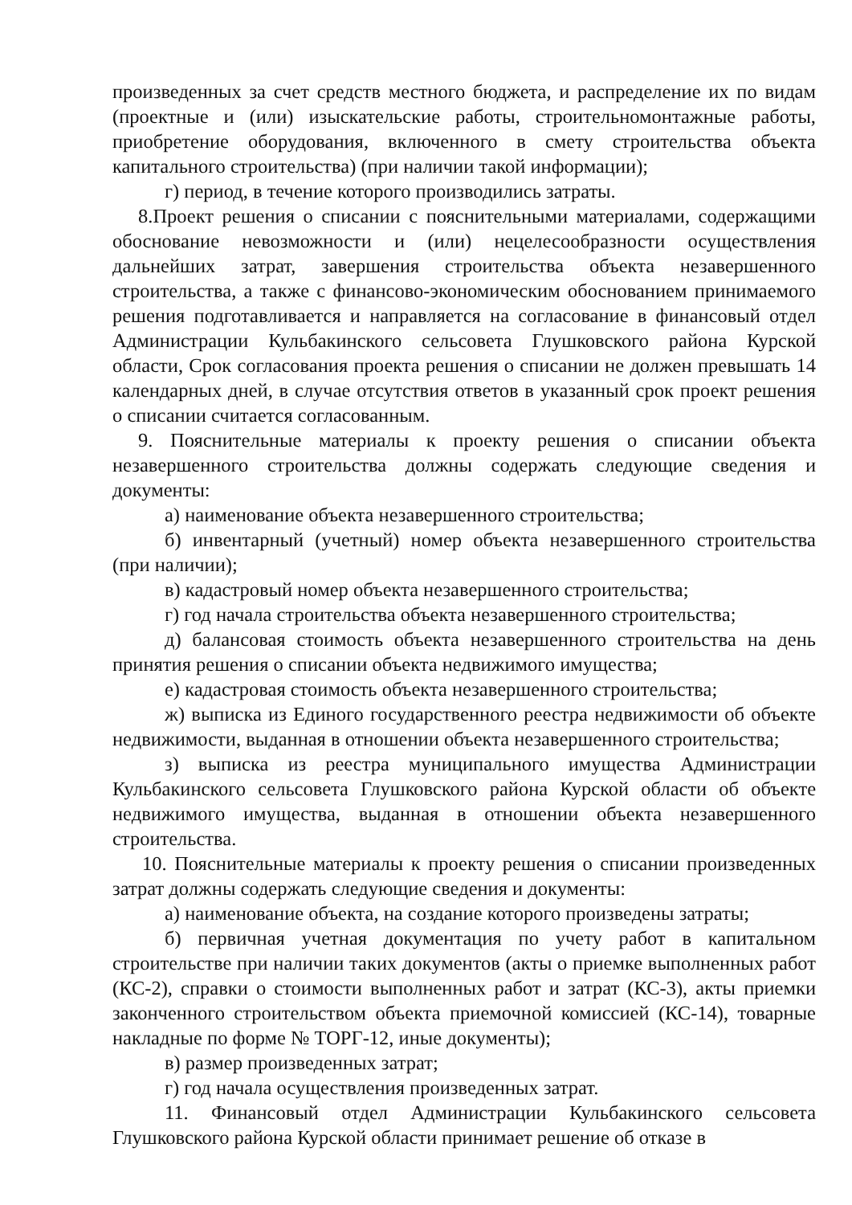произведенных за счет средств местного бюджета, и распределение их по видам (проектные и (или) изыскательские работы, строительномонтажные работы, приобретение оборудования, включенного в смету строительства объекта капитального строительства) (при наличии такой информации);
г) период, в течение которого производились затраты.
8.Проект решения о списании с пояснительными материалами, содержащими обоснование невозможности и (или) нецелесообразности осуществления дальнейших затрат, завершения строительства объекта незавершенного строительства, а также с финансово-экономическим обоснованием принимаемого решения подготавливается и направляется на согласование в финансовый отдел Администрации Кульбакинского сельсовета Глушковского района Курской области, Срок согласования проекта решения о списании не должен превышать 14 календарных дней, в случае отсутствия ответов в указанный срок проект решения о списании считается согласованным.
9. Пояснительные материалы к проекту решения о списании объекта незавершенного строительства должны содержать следующие сведения и документы:
а) наименование объекта незавершенного строительства;
б) инвентарный (учетный) номер объекта незавершенного строительства (при наличии);
в) кадастровый номер объекта незавершенного строительства;
г) год начала строительства объекта незавершенного строительства;
д) балансовая стоимость объекта незавершенного строительства на день принятия решения о списании объекта недвижимого имущества;
е) кадастровая стоимость объекта незавершенного строительства;
ж) выписка из Единого государственного реестра недвижимости об объекте недвижимости, выданная в отношении объекта незавершенного строительства;
з) выписка из реестра муниципального имущества Администрации Кульбакинского сельсовета Глушковского района Курской области об объекте недвижимого имущества, выданная в отношении объекта незавершенного строительства.
10. Пояснительные материалы к проекту решения о списании произведенных затрат должны содержать следующие сведения и документы:
а) наименование объекта, на создание которого произведены затраты;
б) первичная учетная документация по учету работ в капитальном строительстве при наличии таких документов (акты о приемке выполненных работ (КС-2), справки о стоимости выполненных работ и затрат (КС-3), акты приемки законченного строительством объекта приемочной комиссией (КС-14), товарные накладные по форме № ТОРГ-12, иные документы);
в) размер произведенных затрат;
г) год начала осуществления произведенных затрат.
11. Финансовый отдел Администрации Кульбакинского сельсовета Глушковского района Курской области принимает решение об отказе в